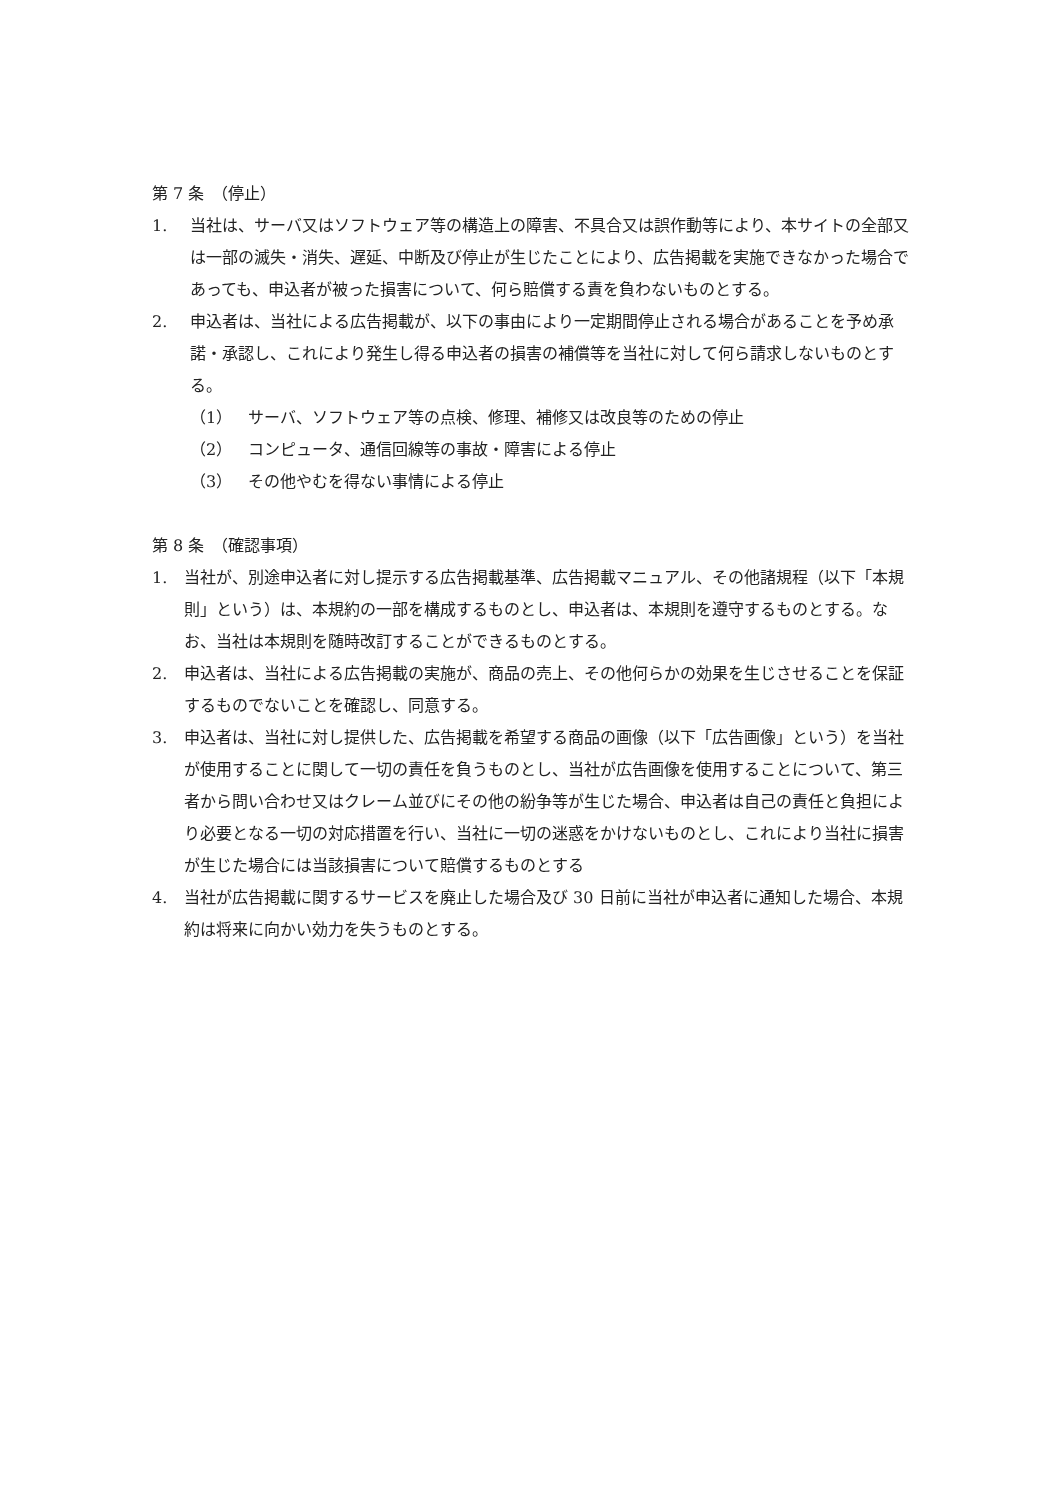第 7 条　（停止）
1. 当社は、サーバ又はソフトウェア等の構造上の障害、不具合又は誤作動等により、本サイトの全部又は一部の滅失・消失、遅延、中断及び停止が生じたことにより、広告掲載を実施できなかった場合であっても、申込者が被った損害について、何ら賠償する責を負わないものとする。
2. 申込者は、当社による広告掲載が、以下の事由により一定期間停止される場合があることを予め承諾・承認し、これにより発生し得る申込者の損害の補償等を当社に対して何ら請求しないものとする。
（1） サーバ、ソフトウェア等の点検、修理、補修又は改良等のための停止
（2） コンピュータ、通信回線等の事故・障害による停止
（3） その他やむを得ない事情による停止
第 8 条　（確認事項）
1. 当社が、別途申込者に対し提示する広告掲載基準、広告掲載マニュアル、その他諸規程（以下「本規則」という）は、本規約の一部を構成するものとし、申込者は、本規則を遵守するものとする。なお、当社は本規則を随時改訂することができるものとする。
2. 申込者は、当社による広告掲載の実施が、商品の売上、その他何らかの効果を生じさせることを保証するものでないことを確認し、同意する。
3. 申込者は、当社に対し提供した、広告掲載を希望する商品の画像（以下「広告画像」という）を当社が使用することに関して一切の責任を負うものとし、当社が広告画像を使用することについて、第三者から問い合わせ又はクレーム並びにその他の紛争等が生じた場合、申込者は自己の責任と負担により必要となる一切の対応措置を行い、当社に一切の迷惑をかけないものとし、これにより当社に損害が生じた場合には当該損害について賠償するものとする
4. 当社が広告掲載に関するサービスを廃止した場合及び 30 日前に当社が申込者に通知した場合、本規約は将来に向かい効力を失うものとする。